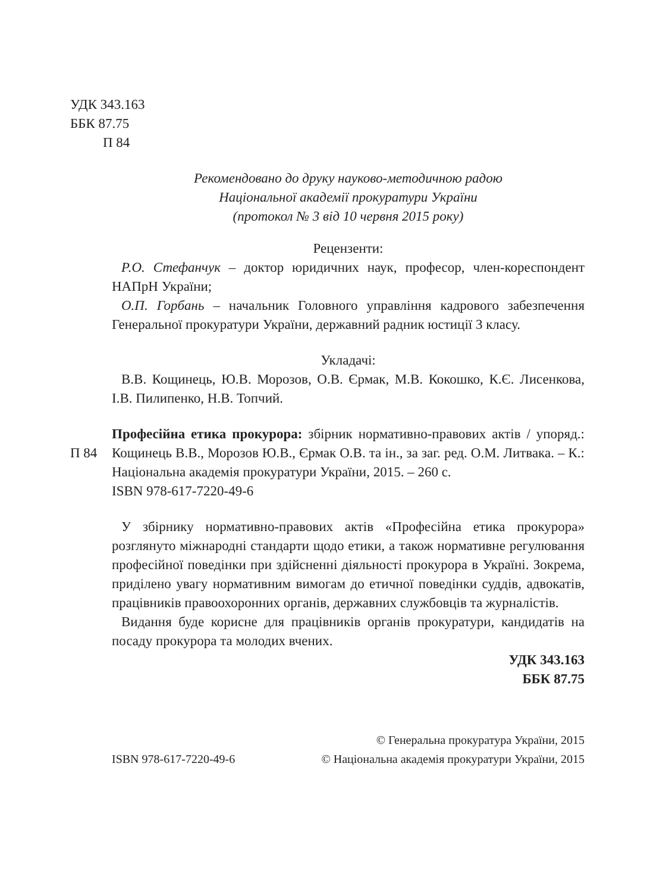УДК 343.163
ББК 87.75
П 84
Рекомендовано до друку науково-методичною радою
Національної академії прокуратури України
(протокол № 3 від 10 червня 2015 року)
Рецензенти:
Р.О. Стефанчук – доктор юридичних наук, професор, член-кореспондент НАПрН України;
О.П. Горбань – начальник Головного управління кадрового забезпечення Генеральної прокуратури України, державний радник юстиції 3 класу.
Укладачі:
В.В. Кощинець, Ю.В. Морозов, О.В. Єрмак, М.В. Кокошко, К.Є. Лисенкова, І.В. Пилипенко, Н.В. Топчий.
П 84
Професійна етика прокурора: збірник нормативно-правових актів / упоряд.: Кощинець В.В., Морозов Ю.В., Єрмак О.В. та ін., за заг. ред. О.М. Литвака. – К.: Національна академія прокуратури України, 2015. – 260 с.
ISBN 978-617-7220-49-6
У збірнику нормативно-правових актів «Професійна етика прокурора» розглянуто міжнародні стандарти щодо етики, а також нормативне регулювання професійної поведінки при здійсненні діяльності прокурора в Україні. Зокрема, приділено увагу нормативним вимогам до етичної поведінки суддів, адвокатів, працівників правоохоронних органів, державних службовців та журналістів.
Видання буде корисне для працівників органів прокуратури, кандидатів на посаду прокурора та молодих вчених.
УДК 343.163
ББК 87.75
ISBN 978-617-7220-49-6
© Генеральна прокуратура України, 2015
© Національна академія прокуратури України, 2015